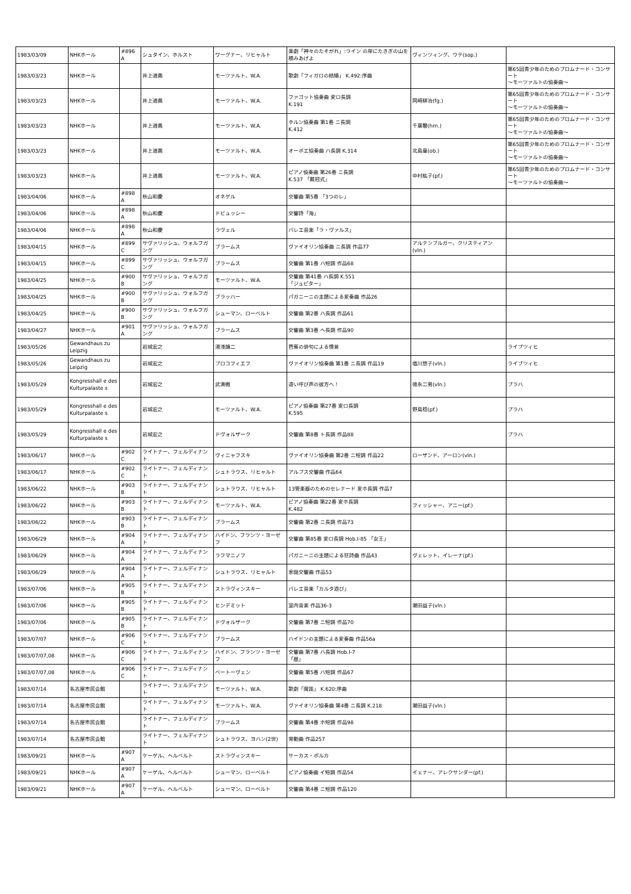| 1983/03/09 | NHKホール | #896 A | シュタイン、ホルスト | ワーグナー、リヒャルト | 楽劇「神々のたそがれ」:ライン の岸にたきぎの山を積みあげよ | ヴィンツィング、ウテ(sop.) | |
| 1983/03/23 | NHKホール | | 井上道義 | モーツァルト、W.A. | 歌劇「フィガロの結婚」 K.492:序曲 | | 第65回青少年のためのプロムナード・コンサート ～モーツァルトの協奏曲～ |
| 1983/03/23 | NHKホール | | 井上道義 | モーツァルト、W.A. | ファゴット協奏曲 変ロ長調 K.191 | 岡崎耕治(fg.) | 第65回青少年のためのプロムナード・コンサート ～モーツァルトの協奏曲～ |
| 1983/03/23 | NHKホール | | 井上道義 | モーツァルト、W.A. | ホルン協奏曲 第1番 ニ長調 K.412 | 千葉馨(hrn.) | 第65回青少年のためのプロムナード・コンサート ～モーツァルトの協奏曲～ |
| 1983/03/23 | NHKホール | | 井上道義 | モーツァルト、W.A. | オーボエ協奏曲 ハ長調 K.314 | 北島章(ob.) | 第65回青少年のためのプロムナード・コンサート ～モーツァルトの協奏曲～ |
| 1983/03/23 | NHKホール | | 井上道義 | モーツァルト、W.A. | ピアノ協奏曲 第26番 ニ長調 K.537 「戴冠式」 | 中村紘子(pf.) | 第65回青少年のためのプロムナード・コンサート ～モーツァルトの協奏曲～ |
| 1983/04/06 | NHKホール | #898 A | 秋山和慶 | オネゲル | 交響曲 第5番 「3つのレ」 | | |
| 1983/04/06 | NHKホール | #898 A | 秋山和慶 | ドビュッシー | 交響詩「海」 | | |
| 1983/04/06 | NHKホール | #898 A | 秋山和慶 | ラヴェル | バレエ音楽「ラ・ヴァルス」 | | |
| 1983/04/15 | NHKホール | #899 C | サヴァリッシュ、ウォルフガング | ブラームス | ヴァイオリン協奏曲 ニ長調 作品77 | アルテンブルガー、クリスティアン(vln.) | |
| 1983/04/15 | NHKホール | #899 C | サヴァリッシュ、ウォルフガング | ブラームス | 交響曲 第1番 ハ短調 作品68 | | |
| 1983/04/25 | NHKホール | #900 B | サヴァリッシュ、ウォルフガング | モーツァルト、W.A. | 交響曲 第41番 ハ長調 K.551 「ジュピター」 | | |
| 1983/04/25 | NHKホール | #900 B | サヴァリッシュ、ウォルフガング | ブラッハー | パガニーニの主題による変奏曲 作品26 | | |
| 1983/04/25 | NHKホール | #900 B | サヴァリッシュ、ウォルフガング | シューマン、ローベルト | 交響曲 第2番 ハ長調 作品61 | | |
| 1983/04/27 | NHKホール | #901 A | サヴァリッシュ、ウォルフガング | ブラームス | 交響曲 第3番 ヘ長調 作品90 | | |
| 1983/05/26 | Gewandhaus zu Leipzig | | 岩城宏之 | 湯浅譲二 | 芭蕉の俳句による情景 | | ライプツィヒ |
| 1983/05/26 | Gewandhaus zu Leipzig | | 岩城宏之 | プロコフィエフ | ヴァイオリン協奏曲 第1番 ニ長調 作品19 | 塩川悠子(vln.) | ライプツィヒ |
| 1983/05/29 | Kongresshall e des Kulturpalaste s | | 岩城宏之 | 武満徹 | 遠い呼び声の彼方へ！ | 徳永二男(vln.) | プラハ |
| 1983/05/29 | Kongresshall e des Kulturpalaste s | | 岩城宏之 | モーツァルト、W.A. | ピアノ協奏曲 第27番 変ロ長調 K.595 | 野島稔(pf.) | プラハ |
| 1983/05/29 | Kongresshall e des Kulturpalaste s | | 岩城宏之 | ドヴォルザーク | 交響曲 第8番 ト長調 作品88 | | プラハ |
| 1983/06/17 | NHKホール | #902 C | ライトナー、フェルディナント | ヴィニャフスキ | ヴァイオリン協奏曲 第2番 ニ短調 作品22 | ローザンド、アーロン(vln.) | |
| 1983/06/17 | NHKホール | #902 C | ライトナー、フェルディナント | シュトラウス、リヒャルト | アルプス交響曲 作品64 | | |
| 1983/06/22 | NHKホール | #903 B | ライトナー、フェルディナント | シュトラウス、リヒャルト | 13管楽器のためのセレナード 変ホ長調 作品7 | | |
| 1983/06/22 | NHKホール | #903 B | ライトナー、フェルディナント | モーツァルト、W.A. | ピアノ協奏曲 第22番 変ホ長調 K.482 | フィッシャー、アニー(pf.) | |
| 1983/06/22 | NHKホール | #903 B | ライトナー、フェルディナント | ブラームス | 交響曲 第2番 ニ長調 作品73 | | |
| 1983/06/29 | NHKホール | #904 A | ライトナー、フェルディナント | ハイドン、フランツ・ヨーゼフ | 交響曲 第85番 変ロ長調 Hob.I-85 「女王」 | | |
| 1983/06/29 | NHKホール | #904 A | ライトナー、フェルディナント | ラフマニノフ | パガニーニの主題による狂詩曲 作品43 | ヴェレット、イレーナ(pf.) | |
| 1983/06/29 | NHKホール | #904 A | ライトナー、フェルディナント | シュトラウス、リヒャルト | 家庭交響曲 作品53 | | |
| 1983/07/06 | NHKホール | #905 B | ライトナー、フェルディナント | ストラヴィンスキー | バレエ音楽「カルタ遊び」 | | |
| 1983/07/06 | NHKホール | #905 B | ライトナー、フェルディナント | ヒンデミット | 室内音楽 作品36-3 | 潮田益子(vln.) | |
| 1983/07/06 | NHKホール | #905 B | ライトナー、フェルディナント | ドヴォルザーク | 交響曲 第7番 ニ短調 作品70 | | |
| 1983/07/07 | NHKホール | #906 C | ライトナー、フェルディナント | ブラームス | ハイドンの主題による変奏曲 作品56a | | |
| 1983/07/07,08 | NHKホール | #906 C | ライトナー、フェルディナント | ハイドン、フランツ・ヨーゼフ | 交響曲 第7番 ハ長調 Hob.I-7 「昼」 | | |
| 1983/07/07,08 | NHKホール | #906 C | ライトナー、フェルディナント | ベートーヴェン | 交響曲 第5番 ハ短調 作品67 | | |
| 1983/07/14 | 名古屋市民会館 | | ライトナー、フェルディナント | モーツァルト、W.A. | 歌劇「魔笛」 K.620:序曲 | | |
| 1983/07/14 | 名古屋市民会館 | | ライトナー、フェルディナント | モーツァルト、W.A. | ヴァイオリン協奏曲 第4番 ニ長調 K.218 | 潮田益子(vln.) | |
| 1983/07/14 | 名古屋市民会館 | | ライトナー、フェルディナント | ブラームス | 交響曲 第4番 ホ短調 作品98 | | |
| 1983/07/14 | 名古屋市民会館 | | ライトナー、フェルディナント | シュトラウス、ヨハン(2世) | 常動曲 作品257 | | |
| 1983/09/21 | NHKホール | #907 A | ケーゲル、ヘルベルト | ストラヴィンスキー | サーカス・ポルカ | | |
| 1983/09/21 | NHKホール | #907 A | ケーゲル、ヘルベルト | シューマン、ローベルト | ピアノ協奏曲 イ短調 作品54 | イェナー、アレクサンダー(pf.) | |
| 1983/09/21 | NHKホール | #907 A | ケーゲル、ヘルベルト | シューマン、ローベルト | 交響曲 第4番 ニ短調 作品120 | | |